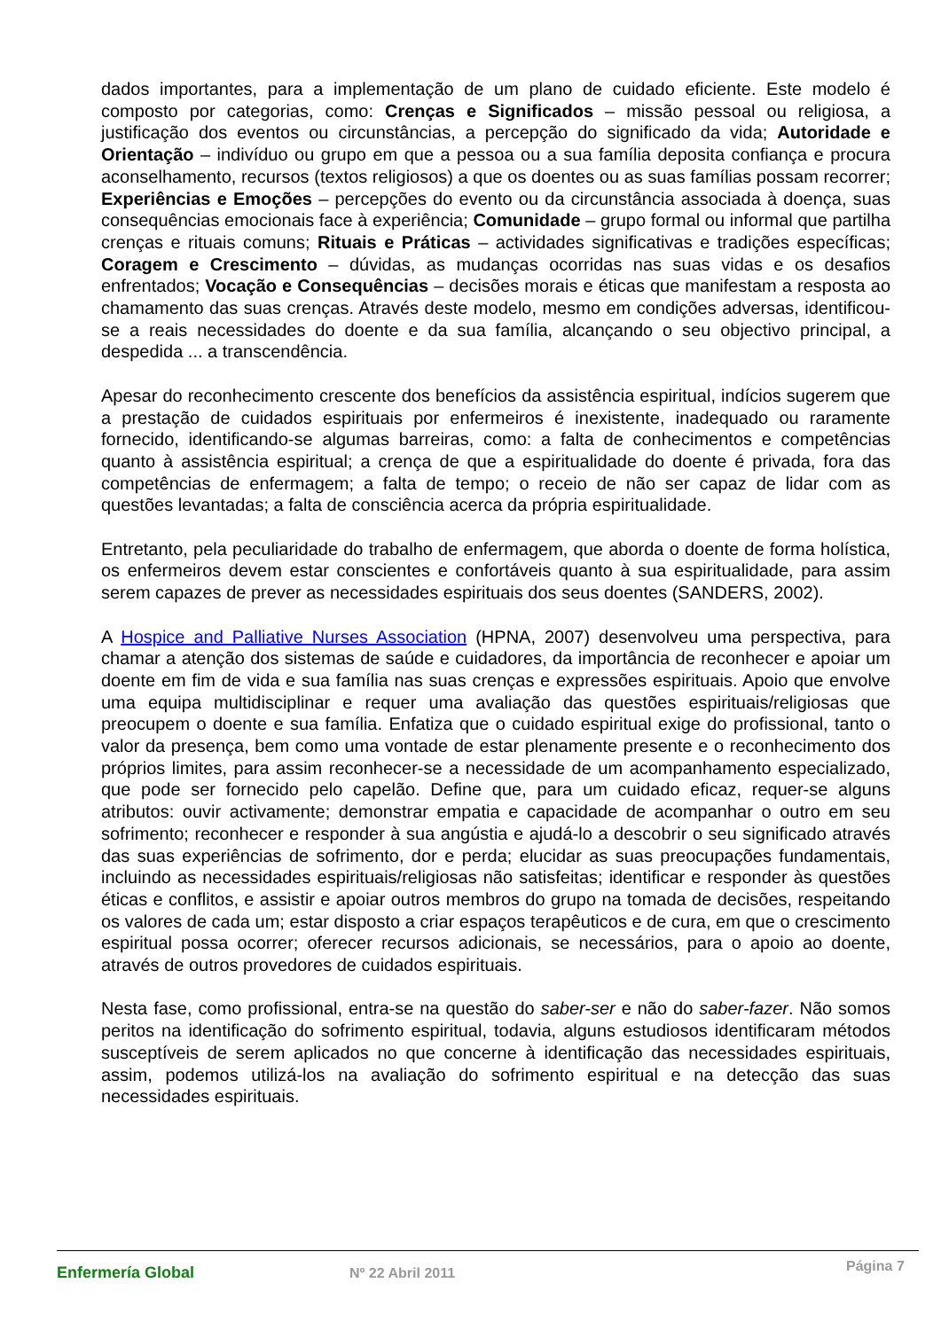dados importantes, para a implementação de um plano de cuidado eficiente. Este modelo é composto por categorias, como: Crenças e Significados – missão pessoal ou religiosa, a justificação dos eventos ou circunstâncias, a percepção do significado da vida; Autoridade e Orientação – indivíduo ou grupo em que a pessoa ou a sua família deposita confiança e procura aconselhamento, recursos (textos religiosos) a que os doentes ou as suas famílias possam recorrer; Experiências e Emoções – percepções do evento ou da circunstância associada à doença, suas consequências emocionais face à experiência; Comunidade – grupo formal ou informal que partilha crenças e rituais comuns; Rituais e Práticas – actividades significativas e tradições específicas; Coragem e Crescimento – dúvidas, as mudanças ocorridas nas suas vidas e os desafios enfrentados; Vocação e Consequências – decisões morais e éticas que manifestam a resposta ao chamamento das suas crenças. Através deste modelo, mesmo em condições adversas, identificou-se a reais necessidades do doente e da sua família, alcançando o seu objectivo principal, a despedida ... a transcendência.
Apesar do reconhecimento crescente dos benefícios da assistência espiritual, indícios sugerem que a prestação de cuidados espirituais por enfermeiros é inexistente, inadequado ou raramente fornecido, identificando-se algumas barreiras, como: a falta de conhecimentos e competências quanto à assistência espiritual; a crença de que a espiritualidade do doente é privada, fora das competências de enfermagem; a falta de tempo; o receio de não ser capaz de lidar com as questões levantadas; a falta de consciência acerca da própria espiritualidade.
Entretanto, pela peculiaridade do trabalho de enfermagem, que aborda o doente de forma holística, os enfermeiros devem estar conscientes e confortáveis quanto à sua espiritualidade, para assim serem capazes de prever as necessidades espirituais dos seus doentes (SANDERS, 2002).
A Hospice and Palliative Nurses Association (HPNA, 2007) desenvolveu uma perspectiva, para chamar a atenção dos sistemas de saúde e cuidadores, da importância de reconhecer e apoiar um doente em fim de vida e sua família nas suas crenças e expressões espirituais. Apoio que envolve uma equipa multidisciplinar e requer uma avaliação das questões espirituais/religiosas que preocupem o doente e sua família. Enfatiza que o cuidado espiritual exige do profissional, tanto o valor da presença, bem como uma vontade de estar plenamente presente e o reconhecimento dos próprios limites, para assim reconhecer-se a necessidade de um acompanhamento especializado, que pode ser fornecido pelo capelão. Define que, para um cuidado eficaz, requer-se alguns atributos: ouvir activamente; demonstrar empatia e capacidade de acompanhar o outro em seu sofrimento; reconhecer e responder à sua angústia e ajudá-lo a descobrir o seu significado através das suas experiências de sofrimento, dor e perda; elucidar as suas preocupações fundamentais, incluindo as necessidades espirituais/religiosas não satisfeitas; identificar e responder às questões éticas e conflitos, e assistir e apoiar outros membros do grupo na tomada de decisões, respeitando os valores de cada um; estar disposto a criar espaços terapêuticos e de cura, em que o crescimento espiritual possa ocorrer; oferecer recursos adicionais, se necessários, para o apoio ao doente, através de outros provedores de cuidados espirituais.
Nesta fase, como profissional, entra-se na questão do saber-ser e não do saber-fazer. Não somos peritos na identificação do sofrimento espiritual, todavia, alguns estudiosos identificaram métodos susceptíveis de serem aplicados no que concerne à identificação das necessidades espirituais, assim, podemos utilizá-los na avaliação do sofrimento espiritual e na detecção das suas necessidades espirituais.
Enfermería Global Nº 22 Abril 2011
Página 7